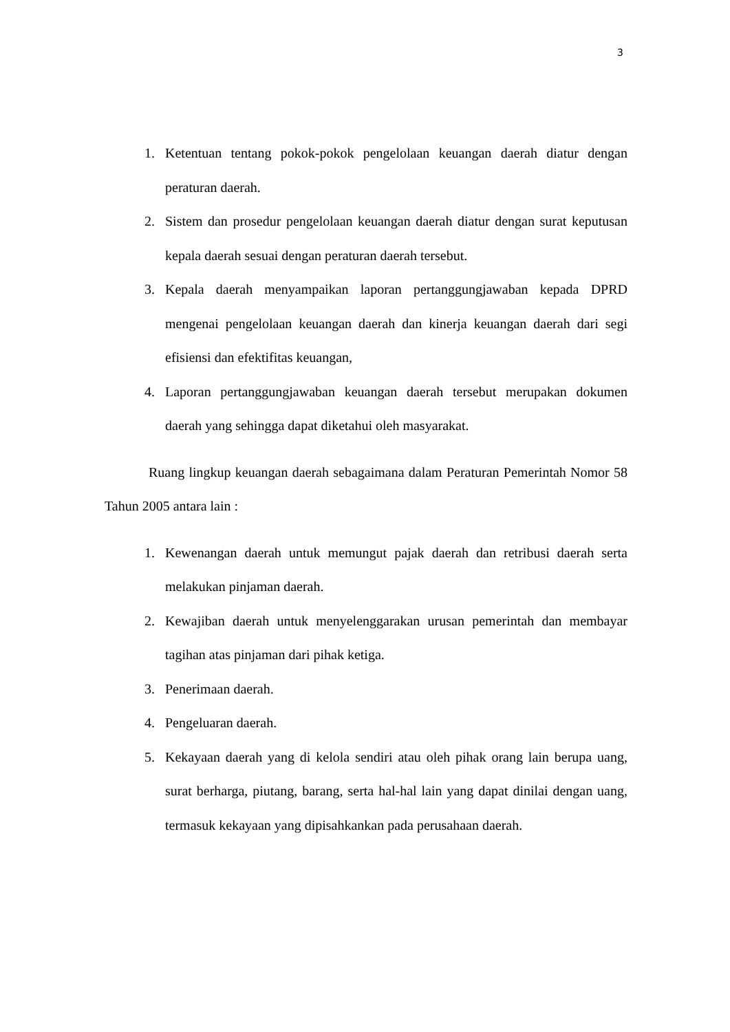3
1. Ketentuan tentang pokok-pokok pengelolaan keuangan daerah diatur dengan peraturan daerah.
2. Sistem dan prosedur pengelolaan keuangan daerah diatur dengan surat keputusan kepala daerah sesuai dengan peraturan daerah tersebut.
3. Kepala daerah menyampaikan laporan pertanggungjawaban kepada DPRD mengenai pengelolaan keuangan daerah dan kinerja keuangan daerah dari segi efisiensi dan efektifitas keuangan,
4. Laporan pertanggungjawaban keuangan daerah tersebut merupakan dokumen daerah yang sehingga dapat diketahui oleh masyarakat.
Ruang lingkup keuangan daerah sebagaimana dalam Peraturan Pemerintah Nomor 58 Tahun 2005 antara lain :
1. Kewenangan daerah untuk memungut pajak daerah dan retribusi daerah serta melakukan pinjaman daerah.
2. Kewajiban daerah untuk menyelenggarakan urusan pemerintah dan membayar tagihan atas pinjaman dari pihak ketiga.
3. Penerimaan daerah.
4. Pengeluaran daerah.
5. Kekayaan daerah yang di kelola sendiri atau oleh pihak orang lain berupa uang, surat berharga, piutang, barang, serta hal-hal lain yang dapat dinilai dengan uang, termasuk kekayaan yang dipisahkankan pada perusahaan daerah.